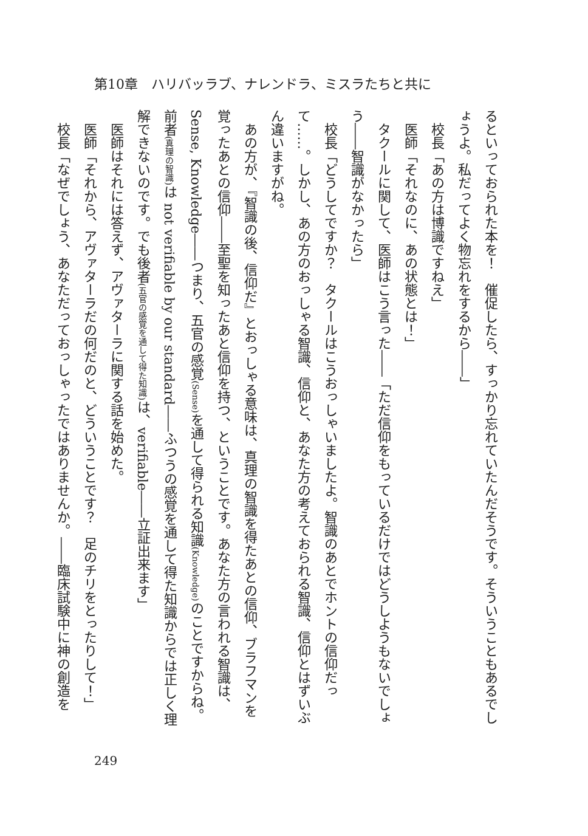第10章　ハリバッラブ、ナレンドラ、ミスラたちと共に
るといっておられた本を！　催促したら、すっかり忘れていたんだそうです。そういうこともあるでしょうよ。私だってよく物忘れをするから――」
　校長「あの方は博識ですねえ」
　医師「それなのに、あの状態とは！」
　タクールに関して、医師はこう言った――「ただ信仰をもっているだけではどうしようもないでしょう――智識がなかったら」
　校長「どうしてですか？　タクールはこうおっしゃいましたよ。智識のあとでホントの信仰だって……。しかし、あの方のおっしゃる智識、信仰と、あなた方の考えておられる智識、信仰とはずいぶん違いますがね。
　あの方が、『智識の後、信仰だ』とおっしゃる意味は、真理の智識を得たあとの信仰、ブラフマンを覚ったあとの信仰――至聖を知ったあと信仰を持つ、ということです。あなた方の言われる智識は、Sense, Knowledge――つまり、五官の感覚(Sense) を通して得られる知識(Knowledge) のことですからね。前者(真理の智識) は not verifiable by our standard――ふつうの感覚を通して得た知識からでは正しく理解できないのです。でも後者(五官の感覚を通して得た知識) は、verifiable――立証出来ます」
　医師はそれには答えず、アヴァターラに関する話を始めた。
　医師「それから、アヴァターラだの何だのと、どういうことです？　足のチリをとったりして！」
　校長「なぜでしょう、あなただっておっしゃったではありませんか。――臨床試験中に神の創造を
249